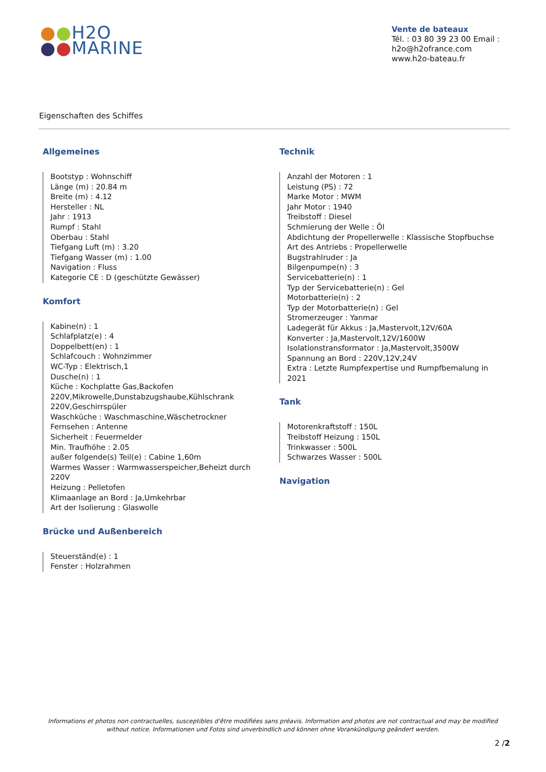●●H2O
●●MARINE
Vente de bateaux
Tél. : 03 80 39 23 00 Email : h2o@h2ofrance.com
www.h2o-bateau.fr
Eigenschaften des Schiffes
Allgemeines
Bootstyp : Wohnschiff
Länge (m) : 20.84 m
Breite (m) : 4.12
Hersteller : NL
Jahr : 1913
Rumpf : Stahl
Oberbau : Stahl
Tiefgang Luft (m) : 3.20
Tiefgang Wasser (m) : 1.00
Navigation : Fluss
Kategorie CE : D (geschützte Gewässer)
Komfort
Kabine(n) : 1
Schlafplatz(e) : 4
Doppelbett(en) : 1
Schlafcouch : Wohnzimmer
WC-Typ : Elektrisch,1
Dusche(n) : 1
Küche : Kochplatte Gas,Backofen 220V,Mikrowelle,Dunstabzugshaube,Kühlschrank 220V,Geschirrspüler
Waschküche : Waschmaschine,Wäschetrockner
Fernsehen : Antenne
Sicherheit : Feuermelder
Min. Traufhöhe : 2.05
außer folgende(s) Teil(e) : Cabine 1,60m
Warmes Wasser : Warmwasserspeicher,Beheizt durch 220V
Heizung : Pelletofen
Klimaanlage an Bord : Ja,Umkehrbar
Art der Isolierung : Glaswolle
Brücke und Außenbereich
Steuerständ(e) : 1
Fenster : Holzrahmen
Technik
Anzahl der Motoren : 1
Leistung (PS) : 72
Marke Motor : MWM
Jahr Motor : 1940
Treibstoff : Diesel
Schmierung der Welle : Öl
Abdichtung der Propellerwelle : Klassische Stopfbuchse
Art des Antriebs : Propellerwelle
Bugstrahlruder : Ja
Bilgenpumpe(n) : 3
Servicebatterie(n) : 1
Typ der Servicebatterie(n) : Gel
Motorbatterie(n) : 2
Typ der Motorbatterie(n) : Gel
Stromerzeuger : Yanmar
Ladegerät für Akkus : Ja,Mastervolt,12V/60A
Konverter : Ja,Mastervolt,12V/1600W
Isolationstransformator : Ja,Mastervolt,3500W
Spannung an Bord : 220V,12V,24V
Extra : Letzte Rumpfexpertise und Rumpfbemalung in 2021
Tank
Motorenkraftstoff : 150L
Treibstoff Heizung : 150L
Trinkwasser : 500L
Schwarzes Wasser : 500L
Navigation
Informations et photos non contractuelles, susceptibles d'être modifiées sans préavis. Information and photos are not contractual and may be modified without notice. Informationen und Fotos sind unverbindlich und können ohne Vorankündigung geändert werden.
2 /2